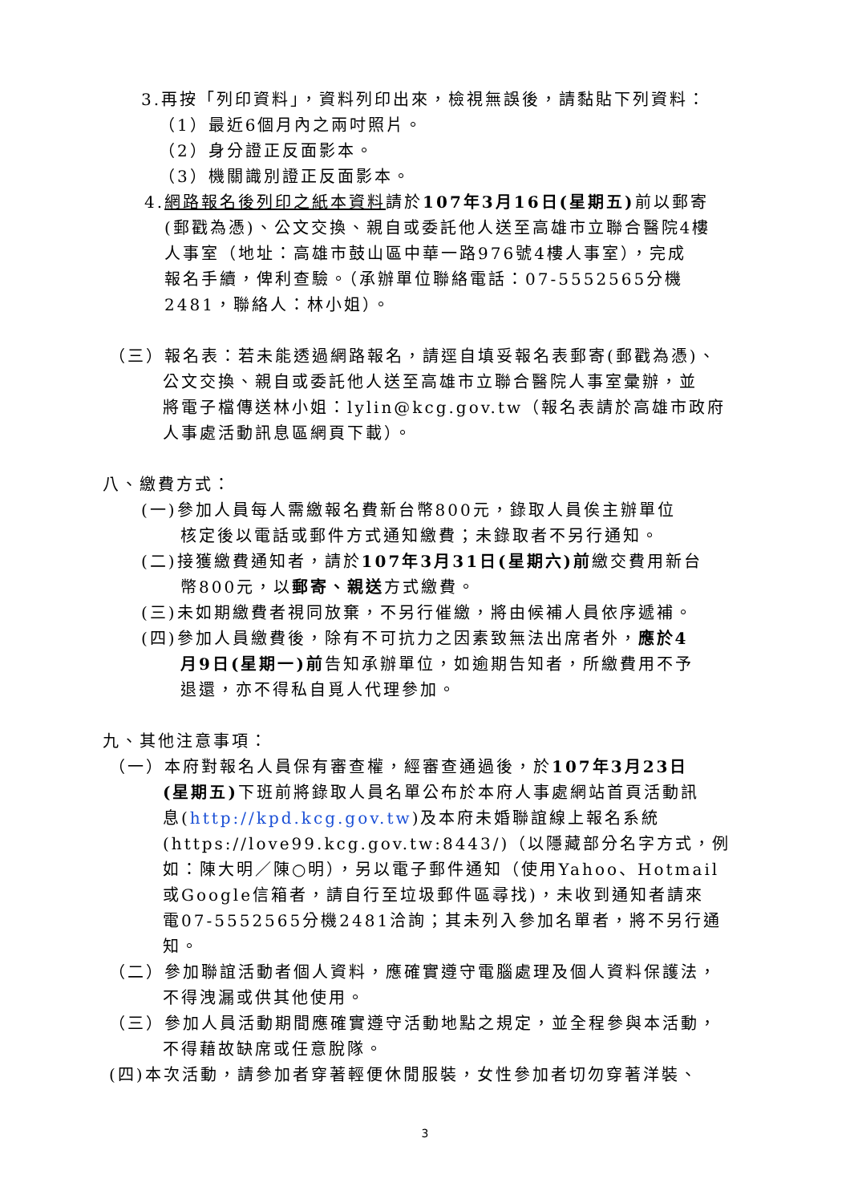3.再按「列印資料」，資料列印出來，檢視無誤後，請黏貼下列資料：
（1）最近6個月內之兩吋照片。
（2）身分證正反面影本。
（3）機關識別證正反面影本。
4.網路報名後列印之紙本資料請於107年3月16日(星期五) 前以郵寄
(郵戳為憑)、公文交換、親自或委託他人送至高雄市立聯合醫院4樓
人事室（地址：高雄市鼓山區中華一路976號4樓人事室），完成
報名手續，俾利查驗。（承辦單位聯絡電話：07-5552565分機
2481，聯絡人：林小姐）。
（三）報名表：若未能透過網路報名，請逕自填妥報名表郵寄(郵戳為憑)、
公文交換、親自或委託他人送至高雄市立聯合醫院人事室彙辦，並
將電子檔傳送林小姐：lylin@kcg.gov.tw（報名表請於高雄市政府
人事處活動訊息區網頁下載）。
八、繳費方式：
(一)參加人員每人需繳報名費新台幣800元，錄取人員俟主辦單位
核定後以電話或郵件方式通知繳費；未錄取者不另行通知。
(二)接獲繳費通知者，請於107年3月31日(星期六)前繳交費用新台
幣800元，以郵寄、親送方式繳費。
(三)未如期繳費者視同放棄，不另行催繳，將由候補人員依序遞補。
(四)參加人員繳費後，除有不可抗力之因素致無法出席者外，應於4
月9日(星期一)前告知承辦單位，如逾期告知者，所繳費用不予
退還，亦不得私自覓人代理參加。
九、其他注意事項：
（一）本府對報名人員保有審查權，經審查通過後，於107年3月23日
(星期五) 下班前將錄取人員名單公布於本府人事處網站首頁活動訊
息(http://kpd.kcg.gov.tw)及本府未婚聯誼線上報名系統
(https://love99.kcg.gov.tw:8443/)（以隱藏部分名字方式，例
如：陳大明／陳○明），另以電子郵件通知（使用Yahoo、Hotmail
或Google信箱者，請自行至垃圾郵件區尋找)，未收到通知者請來
電07-5552565分機2481洽詢；其未列入參加名單者，將不另行通
知。
（二）參加聯誼活動者個人資料，應確實遵守電腦處理及個人資料保護法，
不得洩漏或供其他使用。
（三）參加人員活動期間應確實遵守活動地點之規定，並全程參與本活動，
不得藉故缺席或任意脫隊。
(四)本次活動，請參加者穿著輕便休閒服裝，女性參加者切勿穿著洋裝、
3